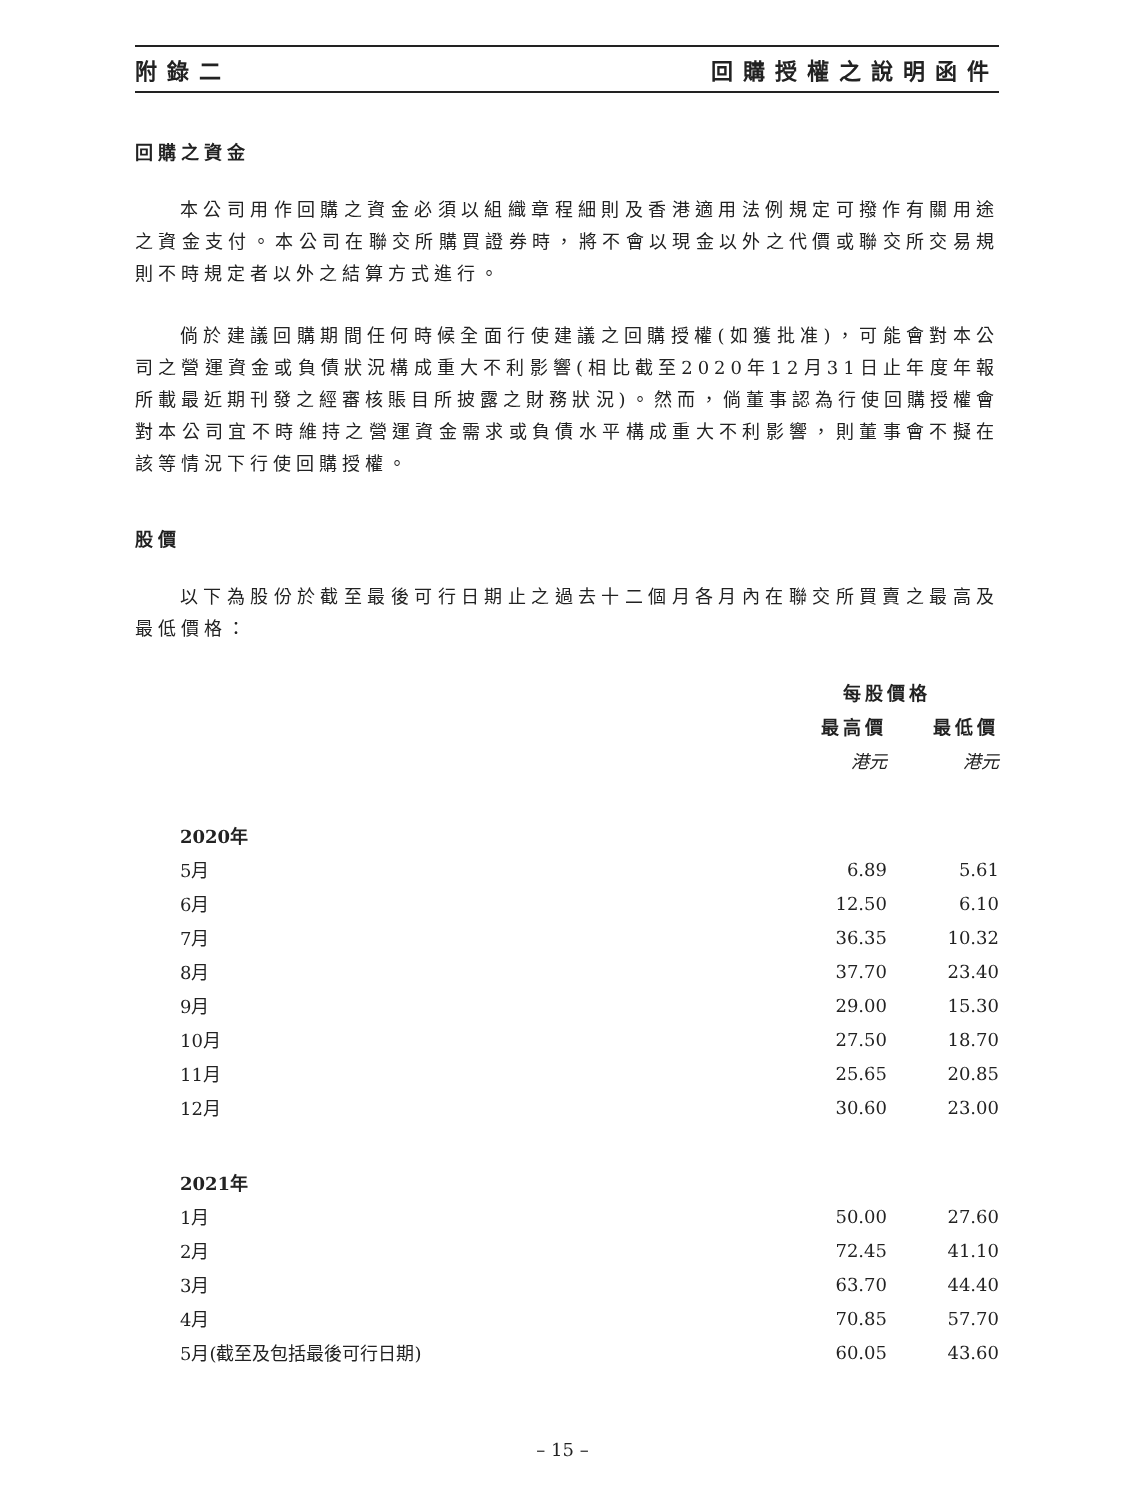附錄二 回購授權之說明函件
回購之資金
本公司用作回購之資金必須以組織章程細則及香港適用法例規定可撥作有關用途之資金支付。本公司在聯交所購買證券時，將不會以現金以外之代價或聯交所交易規則不時規定者以外之結算方式進行。
倘於建議回購期間任何時候全面行使建議之回購授權(如獲批准)，可能會對本公司之營運資金或負債狀況構成重大不利影響(相比截至2020年12月31日止年度年報所載最近期刊發之經審核賬目所披露之財務狀況)。然而，倘董事認為行使回購授權會對本公司宜不時維持之營運資金需求或負債水平構成重大不利影響，則董事會不擬在該等情況下行使回購授權。
股價
以下為股份於截至最後可行日期止之過去十二個月各月內在聯交所買賣之最高及最低價格：
| | 每股價格 | |
| --- | --- | --- |
| | 最高價 | 最低價 |
| | 港元 | 港元 |
| 2020年 | | |
| 5月 | 6.89 | 5.61 |
| 6月 | 12.50 | 6.10 |
| 7月 | 36.35 | 10.32 |
| 8月 | 37.70 | 23.40 |
| 9月 | 29.00 | 15.30 |
| 10月 | 27.50 | 18.70 |
| 11月 | 25.65 | 20.85 |
| 12月 | 30.60 | 23.00 |
| 2021年 | | |
| 1月 | 50.00 | 27.60 |
| 2月 | 72.45 | 41.10 |
| 3月 | 63.70 | 44.40 |
| 4月 | 70.85 | 57.70 |
| 5月(截至及包括最後可行日期) | 60.05 | 43.60 |
– 15 –